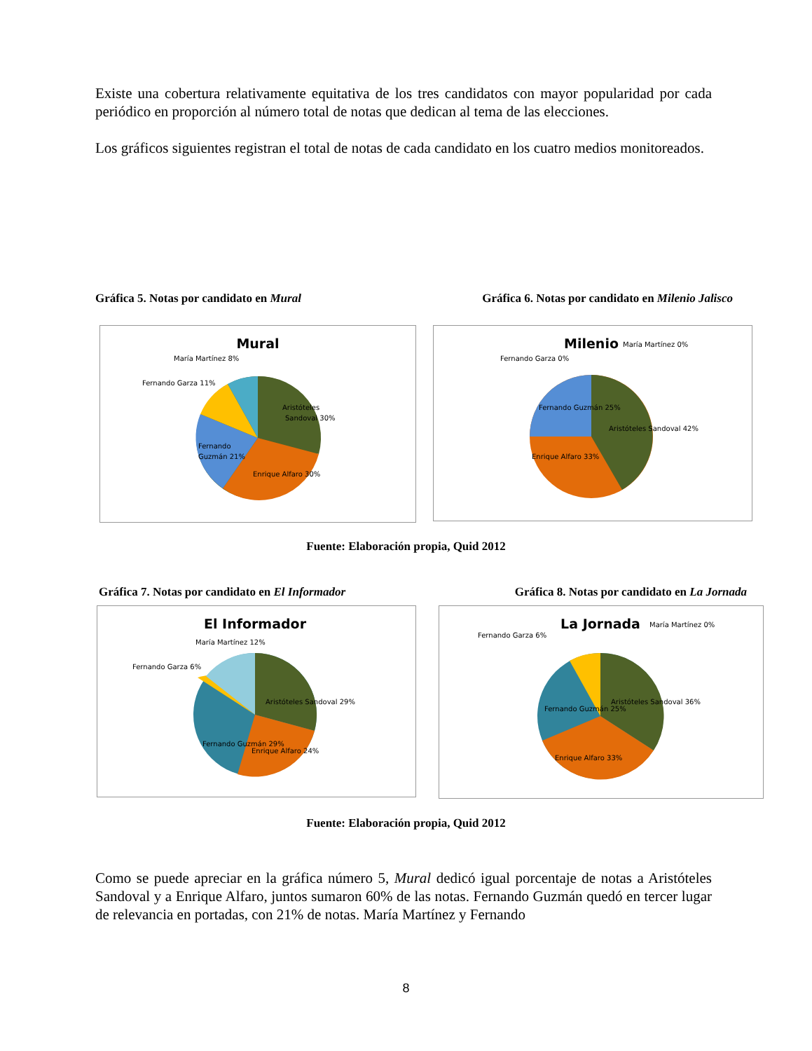Existe una cobertura relativamente equitativa de los tres candidatos con mayor popularidad por cada periódico en proporción al número total de notas que dedican al tema de las elecciones.
Los gráficos siguientes registran el total de notas de cada candidato en los cuatro medios monitoreados.
Gráfica 5. Notas por candidato en Mural Gráfica 6. Notas por candidato en Milenio Jalisco
Mural
Aristóteles
Sandoval 30%
Enrique Alfaro 30%
Fernando
Guzmán 21%
Fernando Garza 11%
María Martínez 8%
Milenio
Aristóteles Sandoval 42%
Enrique Alfaro 33%
Fernando Guzmán 25%
Fernando Garza 0%
María Martínez 0%
Fuente: Elaboración propia, Quid 2012
Gráfica 7. Notas por candidato en El Informador Gráfica 8. Notas por candidato en La Jornada
El Informador
Aristóteles Sandoval 29%
Enrique Alfaro 24%
Fernando Guzmán 29%
Fernando Garza 6%
María Martínez 12%
La Jornada
Aristóteles Sandoval 36%
Enrique Alfaro 33%
Fernando Guzmán 25%
Fernando Garza 6%
María Martínez 0%
Fuente: Elaboración propia, Quid 2012
Como se puede apreciar en la gráfica número 5, Mural dedicó igual porcentaje de notas a Aristóteles Sandoval y a Enrique Alfaro, juntos sumaron 60% de las notas. Fernando Guzmán quedó en tercer lugar de relevancia en portadas, con 21% de notas. María Martínez y Fernando
8